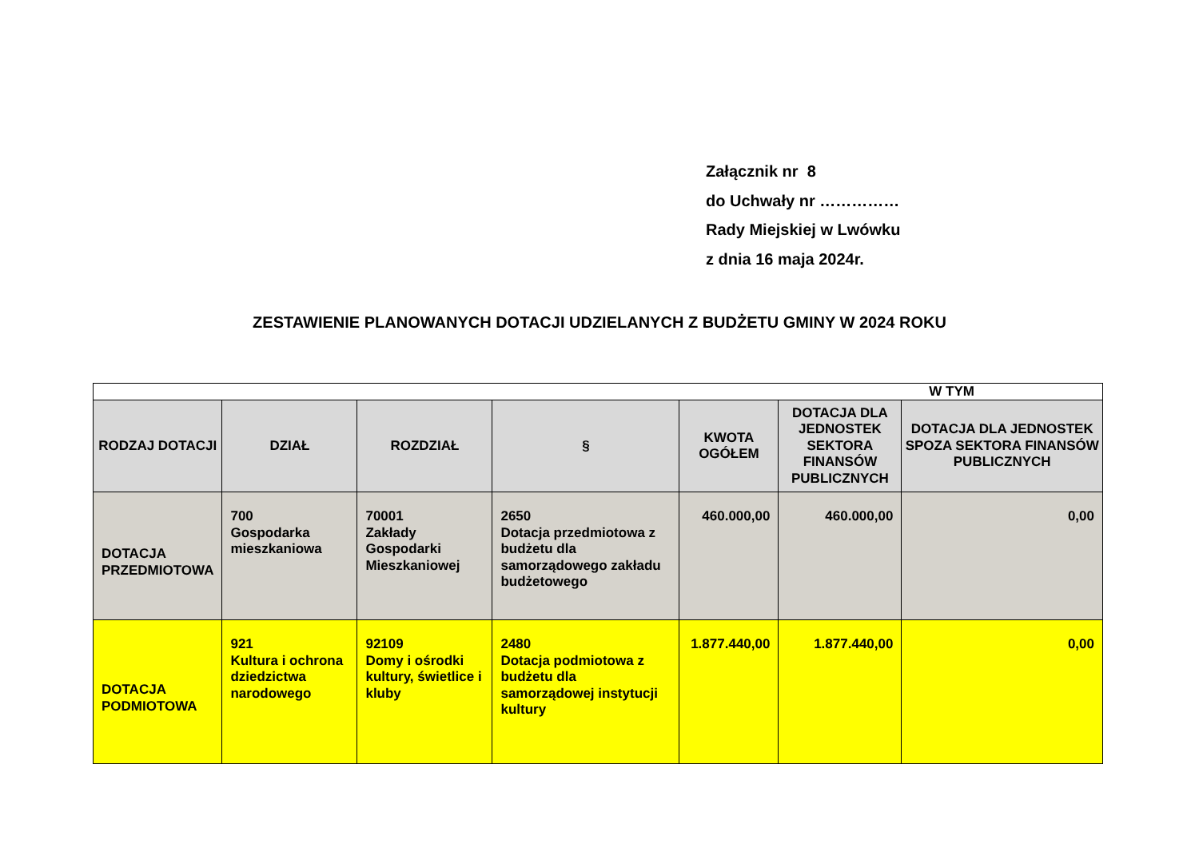Załącznik nr 8
do Uchwały nr ……………
Rady Miejskiej w Lwówku
z dnia 16 maja 2024r.
ZESTAWIENIE PLANOWANYCH DOTACJI UDZIELANYCH Z BUDŻETU GMINY W 2024 ROKU
| W TYM | | | | | | |
| RODZAJ DOTACJI | DZIAŁ | ROZDZIAŁ | § | KWOTA OGÓŁEM | DOTACJA DLA JEDNOSTEK SEKTORA FINANSÓW PUBLICZNYCH | DOTACJA DLA JEDNOSTEK SPOZA SEKTORA FINANSÓW PUBLICZNYCH |
| DOTACJA PRZEDMIOTOWA | 700 Gospodarka mieszkaniowa | 70001 Zakłady Gospodarki Mieszkaniowej | 2650 Dotacja przedmiotowa z budżetu dla samorządowego zakładu budżetowego | 460.000,00 | 460.000,00 | 0,00 |
| DOTACJA PODMIOTOWA | 921 Kultura i ochrona dziedzictwa narodowego | 92109 Domy i ośrodki kultury, świetlice i kluby | 2480 Dotacja podmiotowa z budżetu dla samorządowej instytucji kultury | 1.877.440,00 | 1.877.440,00 | 0,00 |